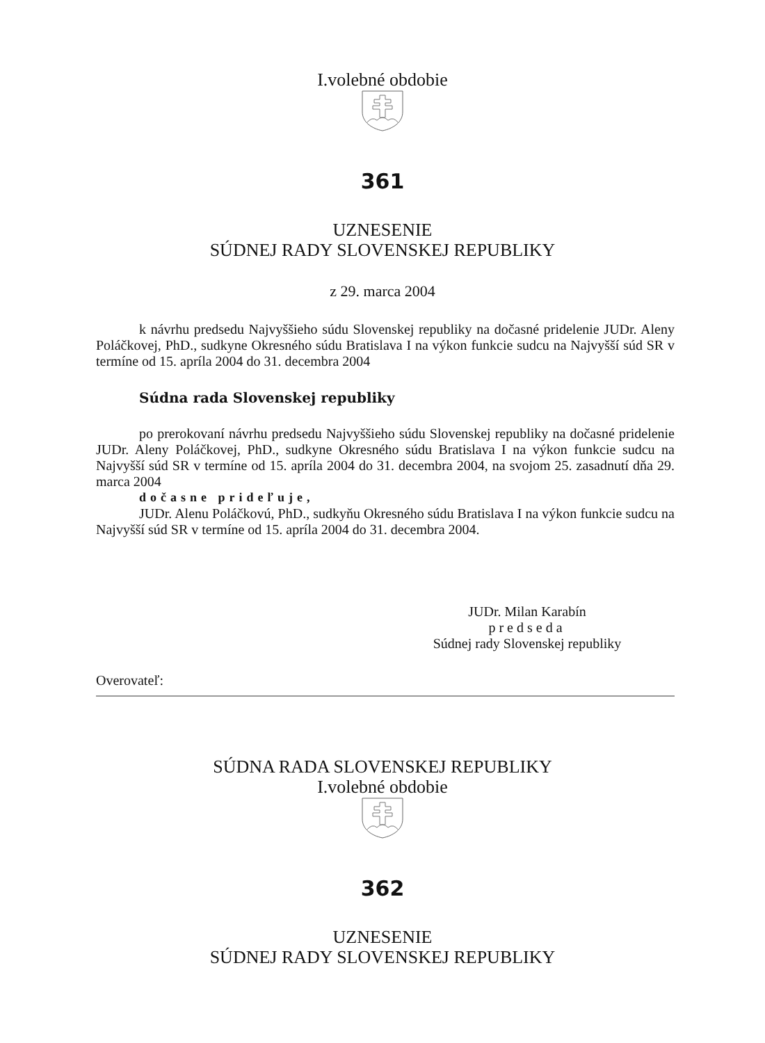I.volebné obdobie
361
UZNESENIE
SÚDNEJ RADY SLOVENSKEJ REPUBLIKY
z 29. marca 2004
k návrhu predsedu Najvyššieho súdu Slovenskej republiky na dočasné pridelenie JUDr. Aleny Poláčkovej, PhD., sudkyne Okresného súdu Bratislava I na výkon funkcie sudcu na Najvyšší súd SR v termíne od 15. apríla 2004 do 31. decembra 2004
Súdna rada Slovenskej republiky
po prerokovaní návrhu predsedu Najvyššieho súdu Slovenskej republiky na dočasné pridelenie JUDr. Aleny Poláčkovej, PhD., sudkyne Okresného súdu Bratislava I na výkon funkcie sudcu na Najvyšší súd SR v termíne od 15. apríla 2004 do 31. decembra 2004, na svojom 25. zasadnutí dňa 29. marca 2004
dočasne prideľuje,
JUDr. Alenu Poláčkovú, PhD., sudkyňu Okresného súdu Bratislava I na výkon funkcie sudcu na Najvyšší súd SR v termíne od 15. apríla 2004 do 31. decembra 2004.
JUDr. Milan Karabín
predseda
Súdnej rady Slovenskej republiky
Overovateľ:
SÚDNA RADA SLOVENSKEJ REPUBLIKY
I.volebné obdobie
362
UZNESENIE
SÚDNEJ RADY SLOVENSKEJ REPUBLIKY